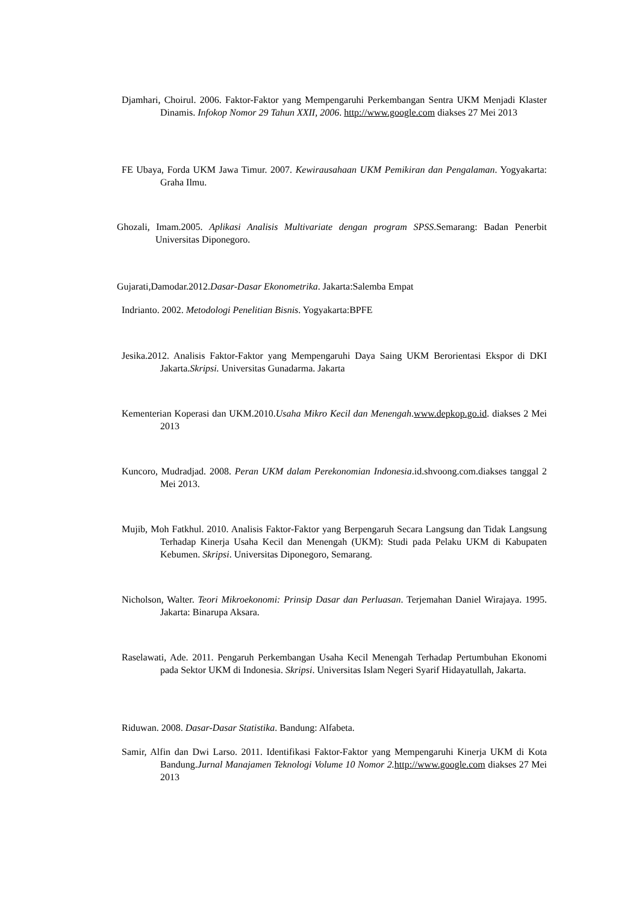Djamhari, Choirul. 2006. Faktor-Faktor yang Mempengaruhi Perkembangan Sentra UKM Menjadi Klaster Dinamis. Infokop Nomor 29 Tahun XXII, 2006. http://www.google.com diakses 27 Mei 2013
FE Ubaya, Forda UKM Jawa Timur. 2007. Kewirausahaan UKM Pemikiran dan Pengalaman. Yogyakarta: Graha Ilmu.
Ghozali, Imam.2005. Aplikasi Analisis Multivariate dengan program SPSS.Semarang: Badan Penerbit Universitas Diponegoro.
Gujarati,Damodar.2012.Dasar-Dasar Ekonometrika. Jakarta:Salemba Empat
Indrianto. 2002. Metodologi Penelitian Bisnis. Yogyakarta:BPFE
Jesika.2012. Analisis Faktor-Faktor yang Mempengaruhi Daya Saing UKM Berorientasi Ekspor di DKI Jakarta.Skripsi. Universitas Gunadarma. Jakarta
Kementerian Koperasi dan UKM.2010.Usaha Mikro Kecil dan Menengah.www.depkop.go.id. diakses 2 Mei 2013
Kuncoro, Mudradjad. 2008. Peran UKM dalam Perekonomian Indonesia.id.shvoong.com.diakses tanggal 2 Mei 2013.
Mujib, Moh Fatkhul. 2010. Analisis Faktor-Faktor yang Berpengaruh Secara Langsung dan Tidak Langsung Terhadap Kinerja Usaha Kecil dan Menengah (UKM): Studi pada Pelaku UKM di Kabupaten Kebumen. Skripsi. Universitas Diponegoro, Semarang.
Nicholson, Walter. Teori Mikroekonomi: Prinsip Dasar dan Perluasan. Terjemahan Daniel Wirajaya. 1995. Jakarta: Binarupa Aksara.
Raselawati, Ade. 2011. Pengaruh Perkembangan Usaha Kecil Menengah Terhadap Pertumbuhan Ekonomi pada Sektor UKM di Indonesia. Skripsi. Universitas Islam Negeri Syarif Hidayatullah, Jakarta.
Riduwan. 2008. Dasar-Dasar Statistika. Bandung: Alfabeta.
Samir, Alfin dan Dwi Larso. 2011. Identifikasi Faktor-Faktor yang Mempengaruhi Kinerja UKM di Kota Bandung.Jurnal Manajamen Teknologi Volume 10 Nomor 2. http://www.google.com diakses 27 Mei 2013